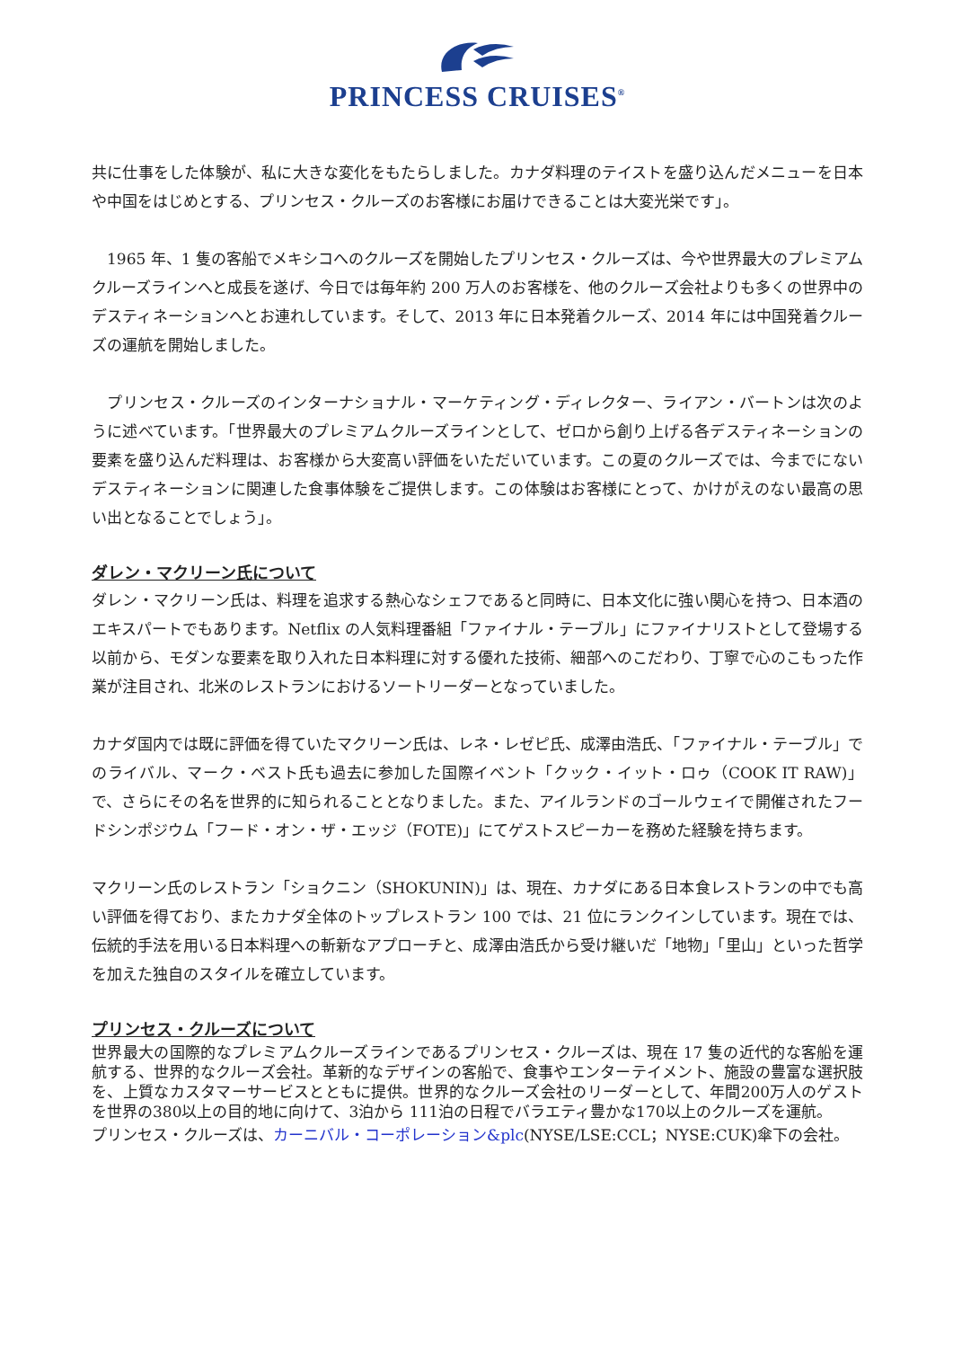PRINCESS CRUISES<sup>®</sup>
共に仕事をした体験が、私に大きな変化をもたらしました。カナダ料理のテイストを盛り込んだメニューを日本や中国をはじめとする、プリンセス・クルーズのお客様にお届けできることは大変光栄です」。
　1965 年、1 隻の客船でメキシコへのクルーズを開始したプリンセス・クルーズは、今や世界最大のプレミアムクルーズラインへと成長を遂げ、今日では毎年約 200 万人のお客様を、他のクルーズ会社よりも多くの世界中のデスティネーションへとお連れしています。そして、2013 年に日本発着クルーズ、2014 年には中国発着クルーズの運航を開始しました。
　プリンセス・クルーズのインターナショナル・マーケティング・ディレクター、ライアン・バートンは次のように述べています。「世界最大のプレミアムクルーズラインとして、ゼロから創り上げる各デスティネーションの要素を盛り込んだ料理は、お客様から大変高い評価をいただいています。この夏のクルーズでは、今までにないデスティネーションに関連した食事体験をご提供します。この体験はお客様にとって、かけがえのない最高の思い出となることでしょう」。
ダレン・マクリーン氏について
ダレン・マクリーン氏は、料理を追求する熱心なシェフであると同時に、日本文化に強い関心を持つ、日本酒のエキスパートでもあります。Netflix の人気料理番組「ファイナル・テーブル」にファイナリストとして登場する以前から、モダンな要素を取り入れた日本料理に対する優れた技術、細部へのこだわり、丁寧で心のこもった作業が注目され、北米のレストランにおけるソートリーダーとなっていました。
カナダ国内では既に評価を得ていたマクリーン氏は、レネ・レゼピ氏、成澤由浩氏、「ファイナル・テーブル」でのライバル、マーク・ベスト氏も過去に参加した国際イベント「クック・イット・ロゥ（COOK IT RAW)」で、さらにその名を世界的に知られることとなりました。また、アイルランドのゴールウェイで開催されたフードシンポジウム「フード・オン・ザ・エッジ（FOTE)」にてゲストスピーカーを務めた経験を持ちます。
マクリーン氏のレストラン「ショクニン（SHOKUNIN)」は、現在、カナダにある日本食レストランの中でも高い評価を得ており、またカナダ全体のトップレストラン 100 では、21 位にランクインしています。現在では、伝統的手法を用いる日本料理への斬新なアプローチと、成澤由浩氏から受け継いだ「地物」「里山」といった哲学を加えた独自のスタイルを確立しています。
プリンセス・クルーズについて
世界最大の国際的なプレミアムクルーズラインであるプリンセス・クルーズは、現在 17 隻の近代的な客船を運航する、世界的なクルーズ会社。革新的なデザインの客船で、食事やエンターテイメント、施設の豊富な選択肢を、上質なカスタマーサービスとともに提供。世界的なクルーズ会社のリーダーとして、年間200万人のゲストを世界の380以上の目的地に向けて、3泊から 111泊の日程でバラエティ豊かな170以上のクルーズを運航。
プリンセス・クルーズは、カーニバル・コーポレーション&plc(NYSE/LSE:CCL；NYSE:CUK)傘下の会社。